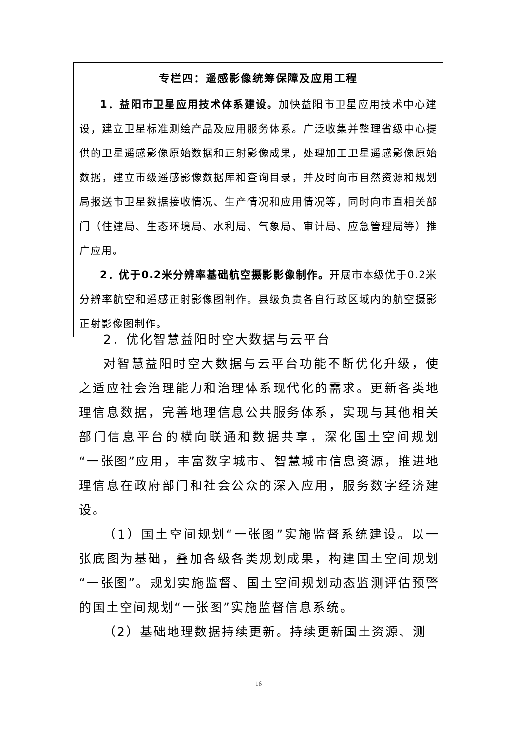| 专栏四：遥感影像统筹保障及应用工程 |
| --- |
| 1．益阳市卫星应用技术体系建设。 加快益阳市卫星应用技术中心建设，建立卫星标准测绘产品及应用服务体系。广泛收集并整理省级中心提供的卫星遥感影像原始数据和正射影像成果，处理加工卫星遥感影像原始数据，建立市级遥感影像数据库和查询目录，并及时向市自然资源和规划局报送市卫星数据接收情况、生产情况和应用情况等，同时向市直相关部门（住建局、生态环境局、水利局、气象局、审计局、应急管理局等）推广应用。 2．优于0.2米分辨率基础航空摄影影像制作。 开展市本级优于0.2米分辨率航空和遥感正射影像图制作。县级负责各自行政区域内的航空摄影正射影像图制作。 |
2．优化智慧益阳时空大数据与云平台
对智慧益阳时空大数据与云平台功能不断优化升级，使之适应社会治理能力和治理体系现代化的需求。更新各类地理信息数据，完善地理信息公共服务体系，实现与其他相关部门信息平台的横向联通和数据共享，深化国土空间规划“一张图”应用，丰富数字城市、智慧城市信息资源，推进地理信息在政府部门和社会公众的深入应用，服务数字经济建设。
（1）国土空间规划“一张图”实施监督系统建设。以一张底图为基础，叠加各级各类规划成果，构建国土空间规划“一张图”。规划实施监督、国土空间规划动态监测评估预警的国土空间规划“一张图”实施监督信息系统。
（2）基础地理数据持续更新。持续更新国土资源、测
16